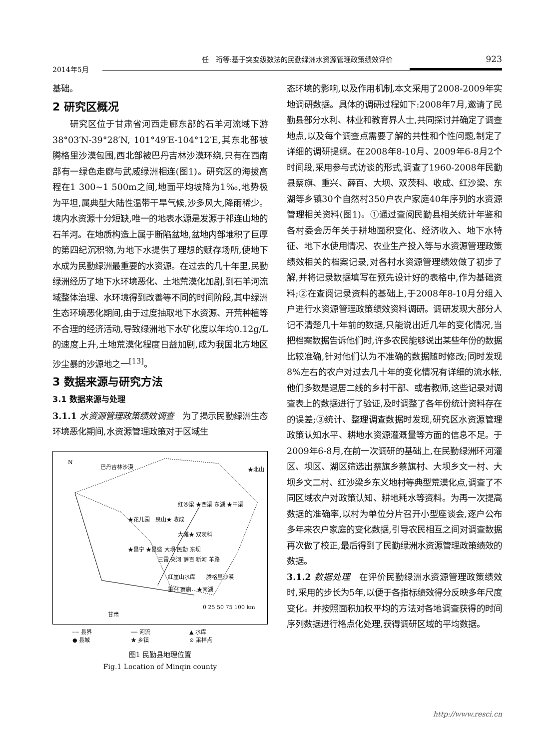任　珩等:基于突变级数法的民勤绿洲水资源管理政策绩效评价
923
2014年5月
基础。
2 研究区概况
研究区位于甘肃省河西走廊东部的石羊河流域下游38°03′N-39°28′N, 101°49′E-104°12′E,其东北部被腾格里沙漠包围,西北部被巴丹吉林沙漠环绕,只有在西南部有一绿色走廊与武威绿洲相连(图1)。研究区的海拔高程在1 300~1 500m之间,地面平均坡降为1‰,地势极为平坦,属典型大陆性温带干旱气候,沙多风大,降雨稀少。境内水资源十分短缺,唯一的地表水源是发源于祁连山地的石羊河。在地质构造上属于断陷盆地,盆地内部堆积了巨厚的第四纪沉积物,为地下水提供了理想的赋存场所,使地下水成为民勤绿洲最重要的水资源。在过去的几十年里,民勤绿洲经历了地下水环境恶化、土地荒漠化加剧,到石羊河流域整体治理、水环境得到改善等不同的时间阶段,其中绿洲生态环境恶化期间,由于过度抽取地下水资源、开荒种植等不合理的经济活动,导致绿洲地下水矿化度以年均0.12g/L的速度上升,土地荒漠化程度日益加剧,成为我国北方地区沙尘暴的沙源地之一<sup>[13]</sup>。
3 数据来源与研究方法
3.1 数据来源与处理
3.1.1 水资源管理政策绩效调查　为了揭示民勤绿洲生态环境恶化期间,水资源管理政策对于区域生
巴丹吉林沙漠 ★北山
红沙梁 ★西渠 东湖 ★中渠
★花儿园　泉山★ 收成
大滩★ 双茨科
★昌宁 ★昌盛 大坝 民勤 东坝
三雷 夹河 薛百 新河 羊路
红崖山水库　　腾格里沙漠
重兴 蔡旗　★南湖
甘肃
0 25 50 75 100 km
N
┈┈ 县界 ── 河流 ▲ 水库 ● 县城 ★ 乡镇 ⊙ 采样点
图1 民勤县地理位置
Fig.1 Location of Minqin county
态环境的影响,以及作用机制,本文采用了2008-2009年实地调研数据。具体的调研过程如下:2008年7月,邀请了民勤县部分水利、林业和教育界人士,共同探讨并确定了调查地点,以及每个调查点需要了解的共性和个性问题,制定了详细的调研提纲。在2008年8-10月、2009年6-8月2个时间段,采用参与式访谈的形式,调查了1960-2008年民勤县蔡旗、重兴、薛百、大坝、双茨科、收成、红沙梁、东湖等乡镇30个自然村350户农户家庭40年序列的水资源管理相关资料(图1)。①通过查阅民勤县相关统计年鉴和各村委会历年关于耕地面积变化、经济收入、地下水特征、地下水使用情况、农业生产投入等与水资源管理政策绩效相关的档案记录,对各村水资源管理绩效做了初步了解,并将记录数据填写在预先设计好的表格中,作为基础资料;②在查阅记录资料的基础上,于2008年8-10月分组入户进行水资源管理政策绩效资料调研。调研发现大部分人记不清楚几十年前的数据,只能说出近几年的变化情况,当把档案数据告诉他们时,许多农民能够说出某些年份的数据比较准确,针对他们认为不准确的数据随时修改;同时发现8%左右的农户对过去几十年的变化情况有详细的流水帐,他们多数是退居二线的乡村干部、或者教师,这些记录对调查表上的数据进行了验证,及时调整了各年份统计资料存在的误差;③统计、整理调查数据时发现,研究区水资源管理政策认知水平、耕地水资源灌溉量等方面的信息不足。于2009年6-8月,在前一次调研的基础上,在民勤绿洲环河灌区、坝区、湖区筛选出蔡旗乡蔡旗村、大坝乡文一村、大坝乡文二村、红沙梁乡东义地村等典型荒漠化点,调查了不同区域农户对政策认知、耕地耗水等资料。为再一次提高数据的准确率,以村为单位分片召开小型座谈会,逐户公布多年来农户家庭的变化数据,引导农民相互之间对调查数据再次做了校正,最后得到了民勤绿洲水资源管理政策绩效的数据。
3.1.2 数据处理　在评价民勤绿洲水资源管理政策绩效时,采用的步长为5年,以便于各指标绩效得分反映多年尺度变化。并按照面积加权平均的方法对各地调查获得的时间序列数据进行格点化处理,获得调研区域的平均数据。
http://www.resci.cn